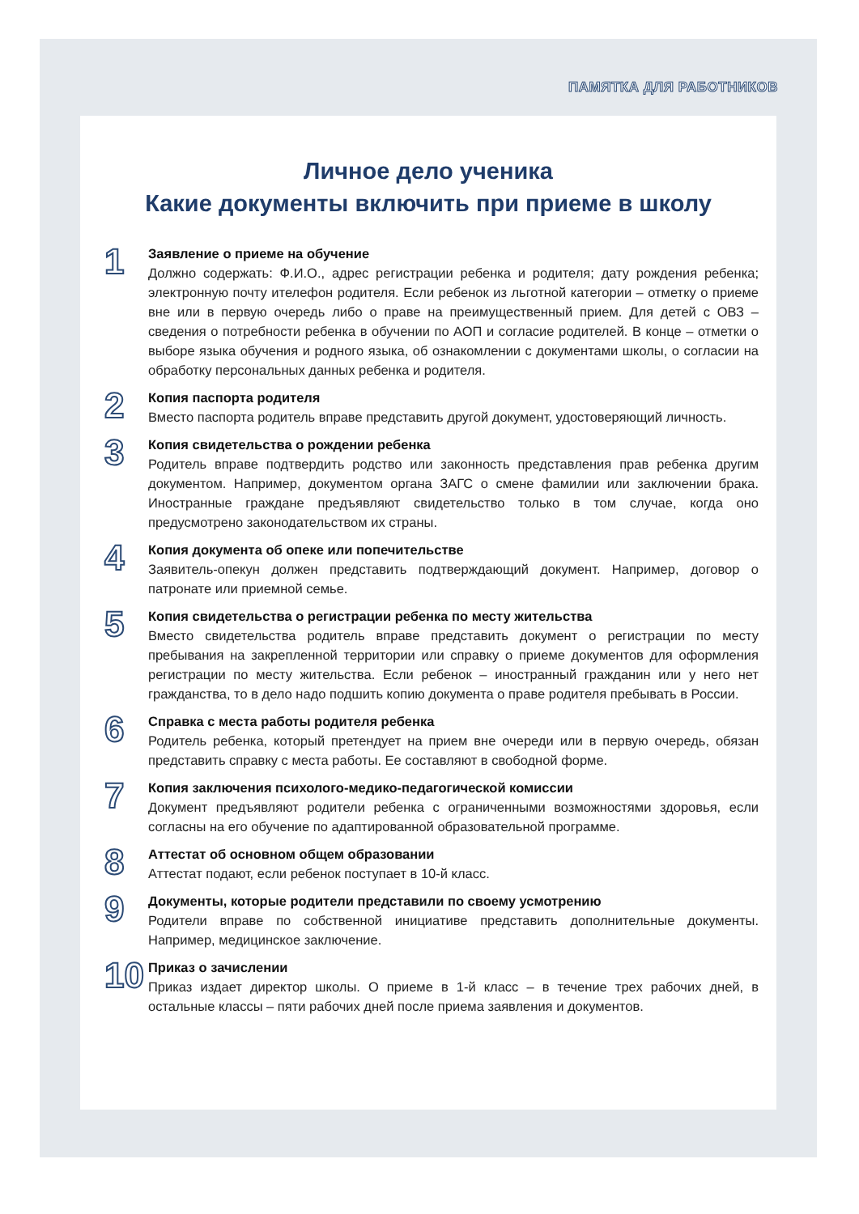ПАМЯТКА ДЛЯ РАБОТНИКОВ
Личное дело ученика
Какие документы включить при приеме в школу
1
Заявление о приеме на обучение
Должно содержать: Ф.И.О., адрес регистрации ребенка и родителя; дату рождения ребенка; электронную почту ителефон родителя. Если ребенок из льготной категории – отметку о приеме вне или в первую очередь либо о праве на преимущественный прием. Для детей с ОВЗ – сведения о потребности ребенка в обучении по АОП и согласие родителей. В конце – отметки о выборе языка обучения и родного языка, об ознакомлении с документами школы, о согласии на обработку персональных данных ребенка и родителя.
2
Копия паспорта родителя
Вместо паспорта родитель вправе представить другой документ, удостоверяющий личность.
3
Копия свидетельства о рождении ребенка
Родитель вправе подтвердить родство или законность представления прав ребенка другим документом. Например, документом органа ЗАГС о смене фамилии или заключении брака. Иностранные граждане предъявляют свидетельство только в том случае, когда оно предусмотрено законодательством их страны.
4
Копия документа об опеке или попечительстве
Заявитель-опекун должен представить подтверждающий документ. Например, договор о патронате или приемной семье.
5
Копия свидетельства о регистрации ребенка по месту жительства
Вместо свидетельства родитель вправе представить документ о регистрации по месту пребывания на закрепленной территории или справку о приеме документов для оформления регистрации по месту жительства. Если ребенок – иностранный гражданин или у него нет гражданства, то в дело надо подшить копию документа о праве родителя пребывать в России.
6
Справка с места работы родителя ребенка
Родитель ребенка, который претендует на прием вне очереди или в первую очередь, обязан представить справку с места работы. Ее составляют в свободной форме.
7
Копия заключения психолого-медико-педагогической комиссии
Документ предъявляют родители ребенка с ограниченными возможностями здоровья, если согласны на его обучение по адаптированной образовательной программе.
8
Аттестат об основном общем образовании
Аттестат подают, если ребенок поступает в 10-й класс.
9
Документы, которые родители представили по своему усмотрению
Родители вправе по собственной инициативе представить дополнительные документы. Например, медицинское заключение.
10
Приказ о зачислении
Приказ издает директор школы. О приеме в 1-й класс – в течение трех рабочих дней, в остальные классы – пяти рабочих дней после приема заявления и документов.